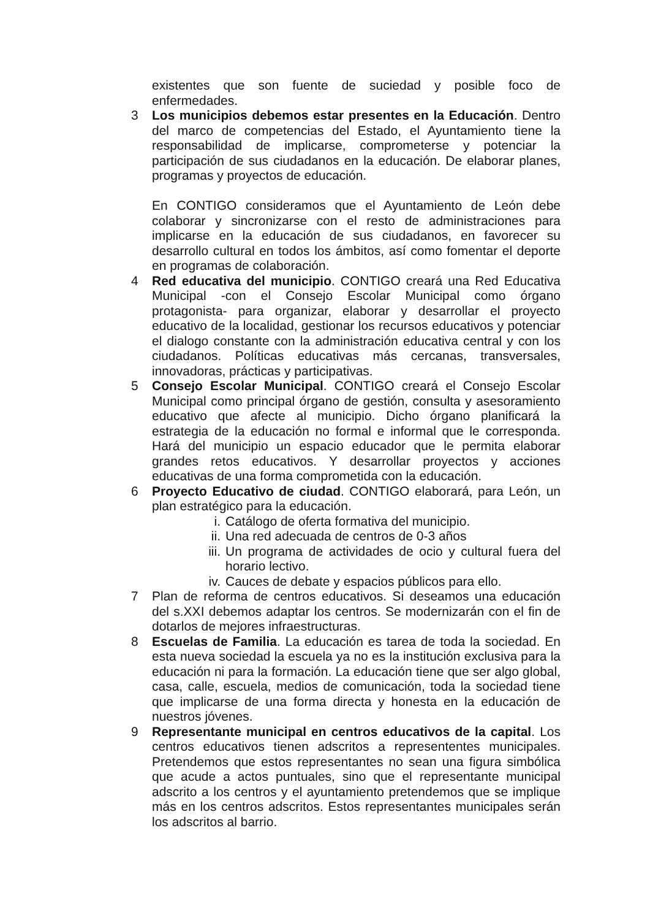existentes que son fuente de suciedad y posible foco de enfermedades.
3 Los municipios debemos estar presentes en la Educación. Dentro del marco de competencias del Estado, el Ayuntamiento tiene la responsabilidad de implicarse, comprometerse y potenciar la participación de sus ciudadanos en la educación. De elaborar planes, programas y proyectos de educación.
En CONTIGO consideramos que el Ayuntamiento de León debe colaborar y sincronizarse con el resto de administraciones para implicarse en la educación de sus ciudadanos, en favorecer su desarrollo cultural en todos los ámbitos, así como fomentar el deporte en programas de colaboración.
4 Red educativa del municipio. CONTIGO creará una Red Educativa Municipal -con el Consejo Escolar Municipal como órgano protagonista- para organizar, elaborar y desarrollar el proyecto educativo de la localidad, gestionar los recursos educativos y potenciar el dialogo constante con la administración educativa central y con los ciudadanos. Políticas educativas más cercanas, transversales, innovadoras, prácticas y participativas.
5 Consejo Escolar Municipal. CONTIGO creará el Consejo Escolar Municipal como principal órgano de gestión, consulta y asesoramiento educativo que afecte al municipio. Dicho órgano planificará la estrategia de la educación no formal e informal que le corresponda. Hará del municipio un espacio educador que le permita elaborar grandes retos educativos. Y desarrollar proyectos y acciones educativas de una forma comprometida con la educación.
6 Proyecto Educativo de ciudad. CONTIGO elaborará, para León, un plan estratégico para la educación.
i. Catálogo de oferta formativa del municipio.
ii. Una red adecuada de centros de 0-3 años
iii.
Un programa de actividades de ocio y cultural fuera del horario lectivo.
iv. Cauces de debate y espacios públicos para ello.
7 Plan de reforma de centros educativos. Si deseamos una educación del s.XXI debemos adaptar los centros. Se modernizarán con el fin de dotarlos de mejores infraestructuras.
8 Escuelas de Familia. La educación es tarea de toda la sociedad. En esta nueva sociedad la escuela ya no es la institución exclusiva para la educación ni para la formación. La educación tiene que ser algo global, casa, calle, escuela, medios de comunicación, toda la sociedad tiene que implicarse de una forma directa y honesta en la educación de nuestros jóvenes.
9 Representante municipal en centros educativos de la capital. Los centros educativos tienen adscritos a represententes municipales. Pretendemos que estos representantes no sean una figura simbólica que acude a actos puntuales, sino que el representante municipal adscrito a los centros y el ayuntamiento pretendemos que se implique más en los centros adscritos. Estos representantes municipales serán los adscritos al barrio.